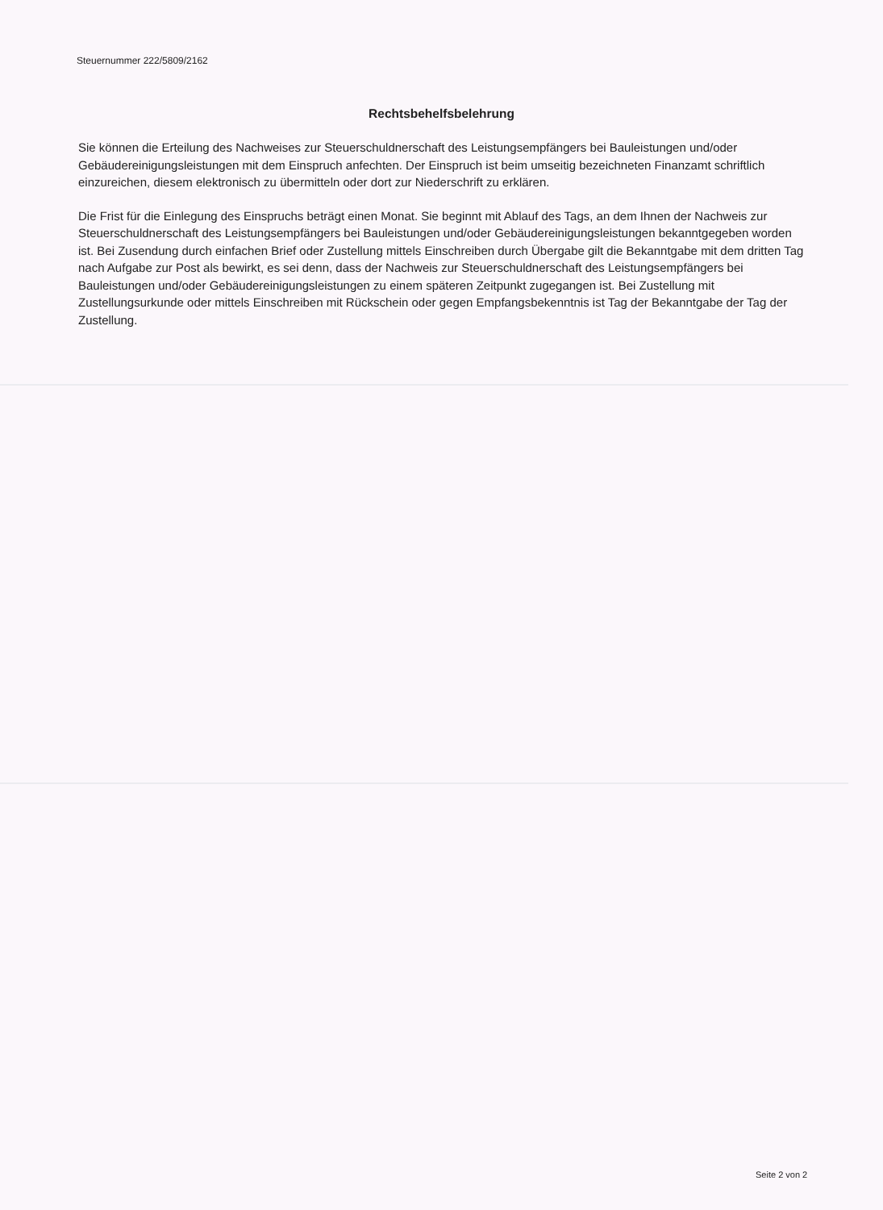Steuernummer 222/5809/2162
Rechtsbehelfsbelehrung
Sie können die Erteilung des Nachweises zur Steuerschuldnerschaft des Leistungsempfängers bei Bauleistungen und/oder Gebäudereinigungsleistungen mit dem Einspruch anfechten. Der Einspruch ist beim umseitig bezeichneten Finanzamt schriftlich einzureichen, diesem elektronisch zu übermitteln oder dort zur Niederschrift zu erklären.
Die Frist für die Einlegung des Einspruchs beträgt einen Monat. Sie beginnt mit Ablauf des Tags, an dem Ihnen der Nachweis zur Steuerschuldnerschaft des Leistungsempfängers bei Bauleistungen und/oder Gebäudereinigungsleistungen bekanntgegeben worden ist. Bei Zusendung durch einfachen Brief oder Zustellung mittels Einschreiben durch Übergabe gilt die Bekanntgabe mit dem dritten Tag nach Aufgabe zur Post als bewirkt, es sei denn, dass der Nachweis zur Steuerschuldnerschaft des Leistungsempfängers bei Bauleistungen und/oder Gebäudereinigungsleistungen zu einem späteren Zeitpunkt zugegangen ist. Bei Zustellung mit Zustellungsurkunde oder mittels Einschreiben mit Rückschein oder gegen Empfangsbekenntnis ist Tag der Bekanntgabe der Tag der Zustellung.
Seite 2 von 2